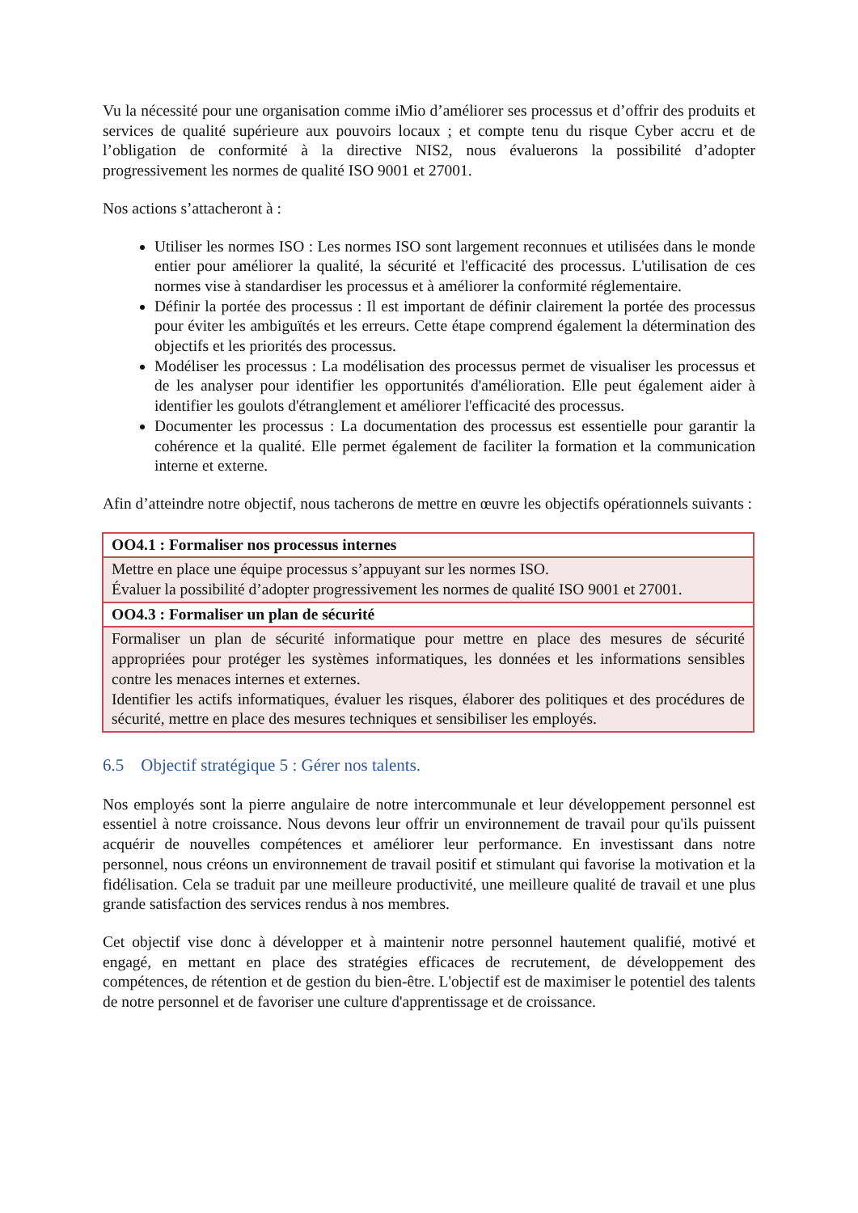Vu la nécessité pour une organisation comme iMio d’améliorer ses processus et d’offrir des produits et services de qualité supérieure aux pouvoirs locaux ; et compte tenu du risque Cyber accru et de l’obligation de conformité à la directive NIS2, nous évaluerons la possibilité d’adopter progressivement les normes de qualité ISO 9001 et 27001.
Nos actions s’attacheront à :
Utiliser les normes ISO : Les normes ISO sont largement reconnues et utilisées dans le monde entier pour améliorer la qualité, la sécurité et l'efficacité des processus. L'utilisation de ces normes vise à standardiser les processus et à améliorer la conformité réglementaire.
Définir la portée des processus : Il est important de définir clairement la portée des processus pour éviter les ambiguïtés et les erreurs. Cette étape comprend également la détermination des objectifs et les priorités des processus.
Modéliser les processus : La modélisation des processus permet de visualiser les processus et de les analyser pour identifier les opportunités d'amélioration. Elle peut également aider à identifier les goulots d'étranglement et améliorer l'efficacité des processus.
Documenter les processus : La documentation des processus est essentielle pour garantir la cohérence et la qualité. Elle permet également de faciliter la formation et la communication interne et externe.
Afin d’atteindre notre objectif, nous tacherons de mettre en œuvre les objectifs opérationnels suivants :
| OO4.1 : Formaliser nos processus internes |
| --- |
| Mettre en place une équipe processus s’appuyant sur les normes ISO. Évaluer la possibilité d’adopter progressivement les normes de qualité ISO 9001 et 27001. |
| OO4.3 : Formaliser un plan de sécurité |
| Formaliser un plan de sécurité informatique pour mettre en place des mesures de sécurité appropriées pour protéger les systèmes informatiques, les données et les informations sensibles contre les menaces internes et externes. Identifier les actifs informatiques, évaluer les risques, élaborer des politiques et des procédures de sécurité, mettre en place des mesures techniques et sensibiliser les employés. |
6.5 Objectif stratégique 5 : Gérer nos talents.
Nos employés sont la pierre angulaire de notre intercommunale et leur développement personnel est essentiel à notre croissance. Nous devons leur offrir un environnement de travail pour qu'ils puissent acquérir de nouvelles compétences et améliorer leur performance. En investissant dans notre personnel, nous créons un environnement de travail positif et stimulant qui favorise la motivation et la fidélisation. Cela se traduit par une meilleure productivité, une meilleure qualité de travail et une plus grande satisfaction des services rendus à nos membres.
Cet objectif vise donc à développer et à maintenir notre personnel hautement qualifié, motivé et engagé, en mettant en place des stratégies efficaces de recrutement, de développement des compétences, de rétention et de gestion du bien-être. L'objectif est de maximiser le potentiel des talents de notre personnel et de favoriser une culture d'apprentissage et de croissance.